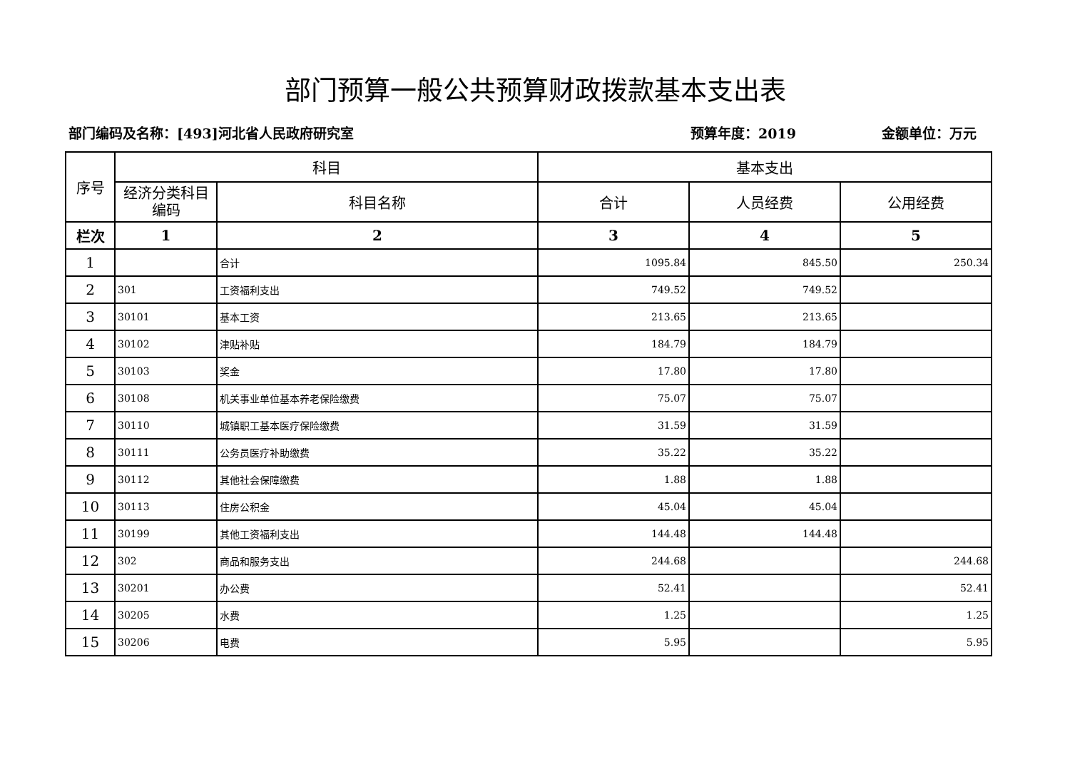部门预算一般公共预算财政拨款基本支出表
部门编码及名称：[493]河北省人民政府研究室 预算年度：2019 金额单位：万元
| 序号 | 科目 | | 基本支出 | | |
| --- | --- | --- | --- | --- | --- |
| | 经济分类科目编码 | 科目名称 | 合计 | 人员经费 | 公用经费 |
| 栏次 | 1 | 2 | 3 | 4 | 5 |
| 1 | | 合计 | 1095.84 | 845.50 | 250.34 |
| 2 | 301 | 工资福利支出 | 749.52 | 749.52 | |
| 3 | 30101 | 基本工资 | 213.65 | 213.65 | |
| 4 | 30102 | 津贴补贴 | 184.79 | 184.79 | |
| 5 | 30103 | 奖金 | 17.80 | 17.80 | |
| 6 | 30108 | 机关事业单位基本养老保险缴费 | 75.07 | 75.07 | |
| 7 | 30110 | 城镇职工基本医疗保险缴费 | 31.59 | 31.59 | |
| 8 | 30111 | 公务员医疗补助缴费 | 35.22 | 35.22 | |
| 9 | 30112 | 其他社会保障缴费 | 1.88 | 1.88 | |
| 10 | 30113 | 住房公积金 | 45.04 | 45.04 | |
| 11 | 30199 | 其他工资福利支出 | 144.48 | 144.48 | |
| 12 | 302 | 商品和服务支出 | 244.68 | | 244.68 |
| 13 | 30201 | 办公费 | 52.41 | | 52.41 |
| 14 | 30205 | 水费 | 1.25 | | 1.25 |
| 15 | 30206 | 电费 | 5.95 | | 5.95 |